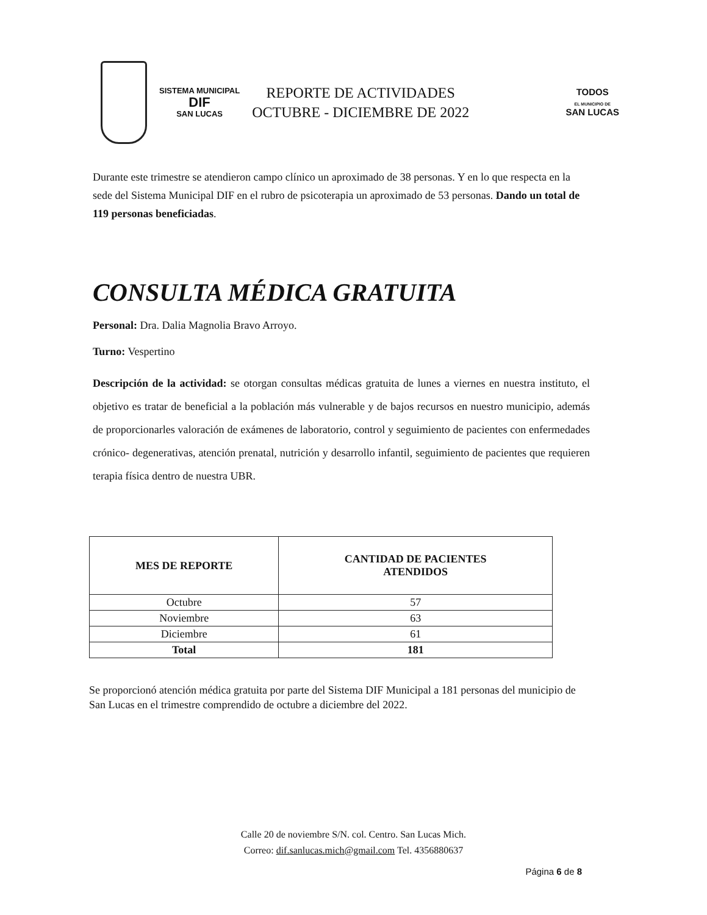SISTEMA MUNICIPAL
DIF
SAN LUCAS
REPORTE DE ACTIVIDADES
OCTUBRE - DICIEMBRE DE 2022
TODOS
EL MUNICIPIO DE
SAN LUCAS
Durante este trimestre se atendieron campo clínico un aproximado de 38 personas. Y en lo que respecta en la sede del Sistema Municipal DIF en el rubro de psicoterapia un aproximado de 53 personas. Dando un total de 119 personas beneficiadas.
CONSULTA MÉDICA GRATUITA
Personal: Dra. Dalia Magnolia Bravo Arroyo.
Turno: Vespertino
Descripción de la actividad: se otorgan consultas médicas gratuita de lunes a viernes en nuestra instituto, el objetivo es tratar de beneficial a la población más vulnerable y de bajos recursos en nuestro municipio, además de proporcionarles valoración de exámenes de laboratorio, control y seguimiento de pacientes con enfermedades crónico- degenerativas, atención prenatal, nutrición y desarrollo infantil, seguimiento de pacientes que requieren terapia física dentro de nuestra UBR.
| MES DE REPORTE | CANTIDAD DE PACIENTES ATENDIDOS |
| --- | --- |
| Octubre | 57 |
| Noviembre | 63 |
| Diciembre | 61 |
| Total | 181 |
Se proporcionó atención médica gratuita por parte del Sistema DIF Municipal a 181 personas del municipio de San Lucas en el trimestre comprendido de octubre a diciembre del 2022.
Calle 20 de noviembre S/N. col. Centro. San Lucas Mich.
Correo: dif.sanlucas.mich@gmail.com Tel. 4356880637
Página 6 de 8